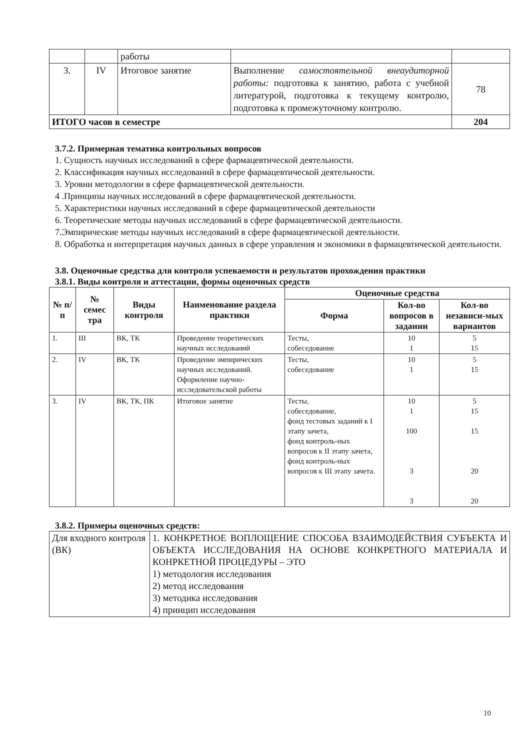| | | работы | | |
| 3. | IV | Итоговое занятие | Выполнение самостоятельной внеаудиторной работы: подготовка к занятию, работа с учебной литературой, подготовка к текущему контролю, подготовка к промежуточному контролю. | 78 |
| ИТОГО часов в семестре | | | | 204 |
3.7.2. Примерная тематика контрольных вопросов
1. Сущность научных исследований в сфере фармацевтической деятельности.
2. Классификация научных исследований в сфере фармацевтической деятельности.
3. Уровни методологии в сфере фармацевтической деятельности.
4 .Принципы научных исследований в сфере фармацевтической деятельности.
5. Характеристики научных исследований в сфере фармацевтической деятельности
6. Теоретические методы научных исследований в сфере фармацевтической деятельности.
7.Эмпирические методы научных исследований в сфере фармацевтической деятельности.
8. Обработка и интерпретация научных данных в сфере управления и экономики в фармацевтической деятельности.
3.8. Оценочные средства для контроля успеваемости и результатов прохождения практики
3.8.1. Виды контроля и аттестации, формы оценочных средств
| № п/п | № семес тра | Виды контроля | Наименование раздела практики | Оценочные средства | | |
| --- | --- | --- | --- | --- | --- | --- |
| | | | | Форма | Кол-во вопросов в задании | Кол-во независи-мых вариантов |
| 1. | III | ВК, ТК | Проведение теоретических научных исследований | Тесты, собеседование | 10 1 | 5 15 |
| 2. | IV | ВК, ТК | Проведение эмпирических научных исследований. Оформление научно-исследовательской работы | Тесты, собеседование | 10 1 | 5 15 |
| 3. | IV | ВК, ТК, ПК | Итоговое занятие | Тесты, собеседование, фонд тестовых заданий к I этапу зачета, фонд контроль-ных вопросов к II этапу зачета, фонд контроль-ных вопросов к III этапу зачета. | 10 1 100 3 3 | 5 15 15 20 20 |
3.8.2. Примеры оценочных средств:
| Для входного контроля (ВК) | 1. КОНКРЕТНОЕ ВОПЛОЩЕНИЕ СПОСОБА ВЗАИМОДЕЙСТВИЯ СУБЪЕКТА И ОБЪЕКТА ИССЛЕДОВАНИЯ НА ОСНОВЕ КОНКРЕТНОГО МАТЕРИАЛА И КОНРКЕТНОЙ ПРОЦЕДУРЫ – ЭТО 1) методология исследования 2) метод исследования 3) методика исследования 4) принцип исследования |
10